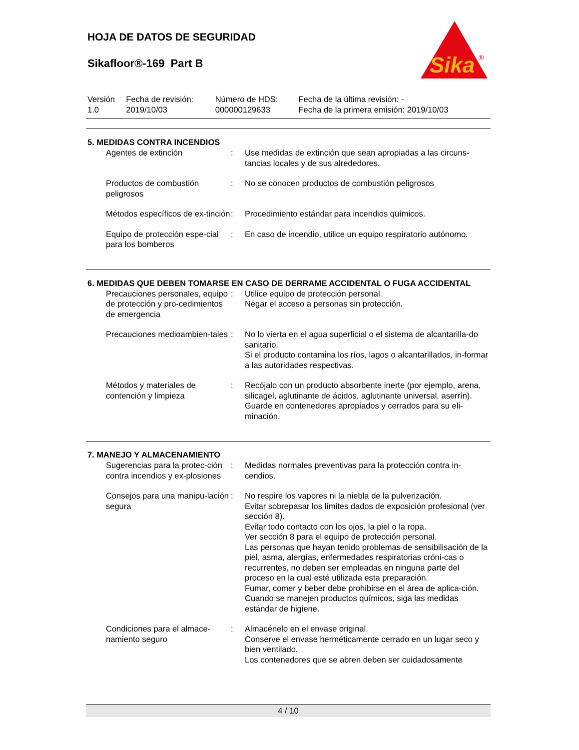HOJA DE DATOS DE SEGURIDAD
Sikafloor®-169 Part B
Sika
®
| Versión 1.0 | Fecha de revisión: 2019/10/03 | Número de HDS: 000000129633 | Fecha de la última revisión: - Fecha de la primera emisión: 2019/10/03 |
5. MEDIDAS CONTRA INCENDIOS
| Agentes de extinción | : | Use medidas de extinción que sean apropiadas a las circuns-tancias locales y de sus alrededores. |
| Productos de combustión peligrosos | : | No se conocen productos de combustión peligrosos |
| Métodos específicos de ex-tinción | : | Procedimiento estándar para incendios químicos. |
| Equipo de protección espe-cial para los bomberos | : | En caso de incendio, utilice un equipo respiratorio autónomo. |
6. MEDIDAS QUE DEBEN TOMARSE EN CASO DE DERRAME ACCIDENTAL O FUGA ACCIDENTAL
| Precauciones personales, equipo de protección y pro-cedimientos de emergencia | : | Utilice equipo de protección personal. Negar el acceso a personas sin protección. |
| Precauciones medioambien-tales | : | No lo vierta en el agua superficial o el sistema de alcantarilla-do sanitario. Si el producto contamina los ríos, lagos o alcantarillados, in-formar a las autoridades respectivas. |
| Métodos y materiales de contención y limpieza | : | Recójalo con un producto absorbente inerte (por ejemplo, arena, silicagel, aglutinante de ácidos, aglutinante universal, aserrín). Guarde en contenedores apropiados y cerrados para su eli-minación. |
7. MANEJO Y ALMACENAMIENTO
| Sugerencias para la protec-ción contra incendios y ex-plosiones | : | Medidas normales preventivas para la protección contra in-cendios. |
| Consejos para una manipu-lación segura | : | No respire los vapores ni la niebla de la pulverización. Evitar sobrepasar los límites dados de exposición profesional (ver sección 8). Evitar todo contacto con los ojos, la piel o la ropa. Ver sección 8 para el equipo de protección personal. Las personas que hayan tenido problemas de sensibilisación de la piel, asma, alergías, enfermedades respiratorias cróni-cas o recurrentes, no deben ser empleadas en ninguna parte del proceso en la cual esté utilizada esta preparación. Fumar, comer y beber debe prohibirse en el área de aplica-ción. Cuando se manejen productos químicos, siga las medidas estándar de higiene. |
| Condiciones para el almace-namiento seguro | : | Almacénelo en el envase original. Conserve el envase herméticamente cerrado en un lugar seco y bien ventilado. Los contenedores que se abren deben ser cuidadosamente |
4 / 10